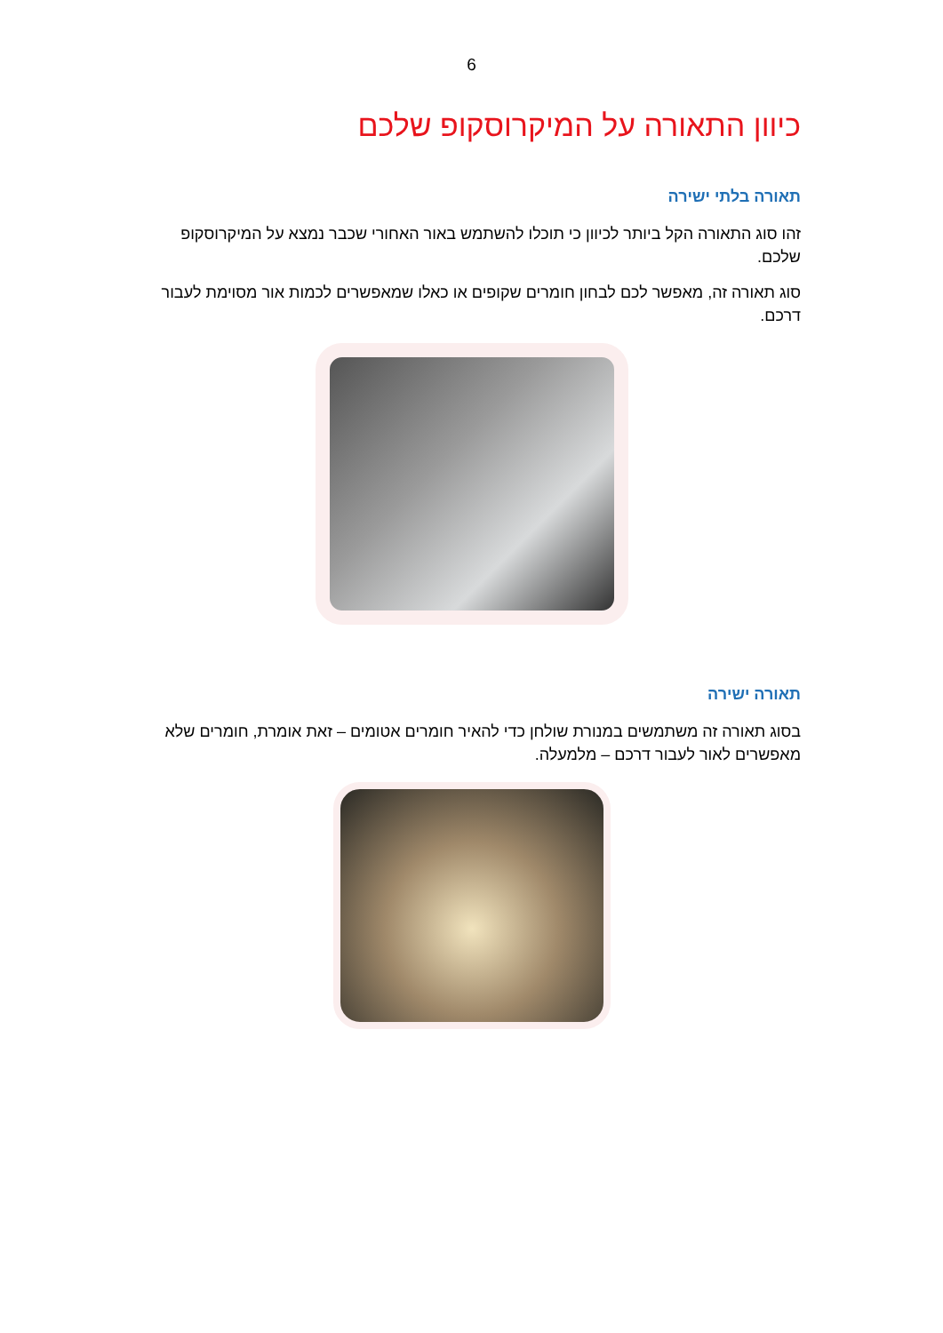6
כיוון התאורה על המיקרוסקופ שלכם
תאורה בלתי ישירה
זהו סוג התאורה הקל ביותר לכיוון כי תוכלו להשתמש באור האחורי שכבר נמצא על המיקרוסקופ שלכם.
סוג תאורה זה, מאפשר לכם לבחון חומרים שקופים או כאלו שמאפשרים לכמות אור מסוימת לעבור דרכם.
תאורה ישירה
בסוג תאורה זה משתמשים במנורת שולחן כדי להאיר חומרים אטומים – זאת אומרת, חומרים שלא מאפשרים לאור לעבור דרכם – מלמעלה.